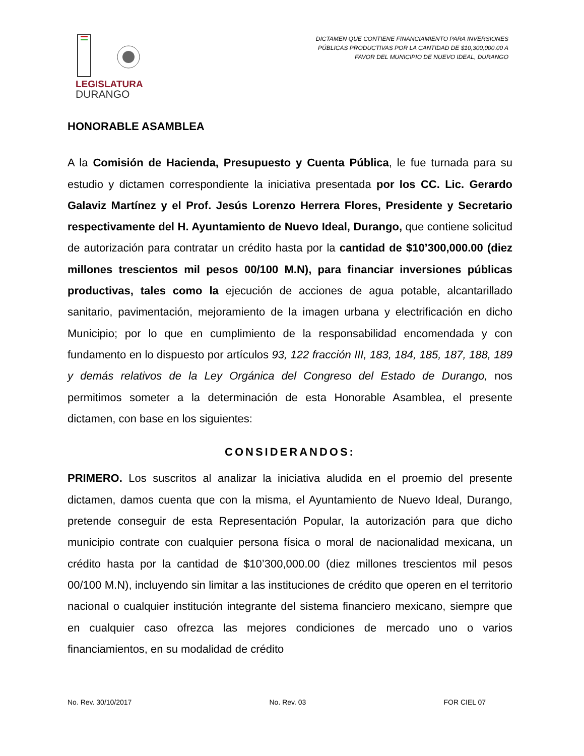LEGISLATURA
DURANGO
DICTAMEN QUE CONTIENE FINANCIAMIENTO PARA INVERSIONES
PÚBLICAS PRODUCTIVAS POR LA CANTIDAD DE $10,300,000.00 A
FAVOR DEL MUNICIPIO DE NUEVO IDEAL, DURANGO
HONORABLE ASAMBLEA
A la Comisión de Hacienda, Presupuesto y Cuenta Pública, le fue turnada para su estudio y dictamen correspondiente la iniciativa presentada por los CC. Lic. Gerardo Galaviz Martínez y el Prof. Jesús Lorenzo Herrera Flores, Presidente y Secretario respectivamente del H. Ayuntamiento de Nuevo Ideal, Durango, que contiene solicitud de autorización para contratar un crédito hasta por la cantidad de $10’300,000.00 (diez millones trescientos mil pesos 00/100 M.N), para financiar inversiones públicas productivas, tales como la ejecución de acciones de agua potable, alcantarillado sanitario, pavimentación, mejoramiento de la imagen urbana y electrificación en dicho Municipio; por lo que en cumplimiento de la responsabilidad encomendada y con fundamento en lo dispuesto por artículos 93, 122 fracción III, 183, 184, 185, 187, 188, 189 y demás relativos de la Ley Orgánica del Congreso del Estado de Durango, nos permitimos someter a la determinación de esta Honorable Asamblea, el presente dictamen, con base en los siguientes:
CONSIDERANDOS:
PRIMERO. Los suscritos al analizar la iniciativa aludida en el proemio del presente dictamen, damos cuenta que con la misma, el Ayuntamiento de Nuevo Ideal, Durango, pretende conseguir de esta Representación Popular, la autorización para que dicho municipio contrate con cualquier persona física o moral de nacionalidad mexicana, un crédito hasta por la cantidad de $10’300,000.00 (diez millones trescientos mil pesos 00/100 M.N), incluyendo sin limitar a las instituciones de crédito que operen en el territorio nacional o cualquier institución integrante del sistema financiero mexicano, siempre que en cualquier caso ofrezca las mejores condiciones de mercado uno o varios financiamientos, en su modalidad de crédito
No. Rev. 30/10/2017 No. Rev. 03 FOR CIEL 07